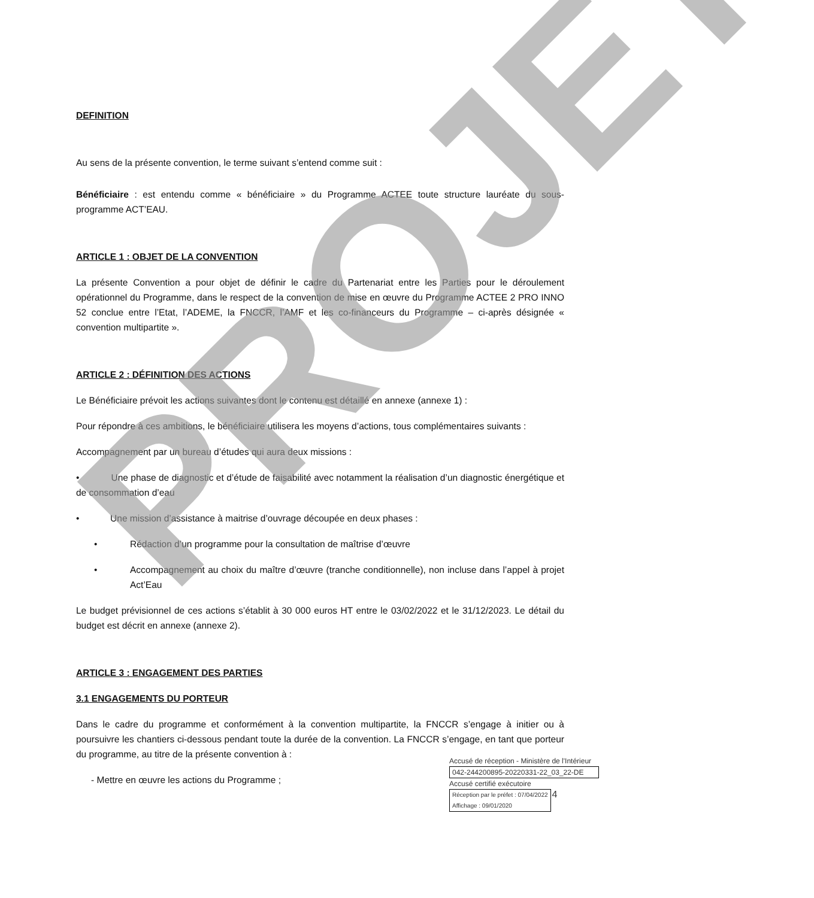DEFINITION
Au sens de la présente convention, le terme suivant s’entend comme suit :
Bénéficiaire : est entendu comme « bénéficiaire » du Programme ACTEE toute structure lauréate du sous-programme ACT’EAU.
ARTICLE 1 : OBJET DE LA CONVENTION
La présente Convention a pour objet de définir le cadre du Partenariat entre les Parties pour le déroulement opérationnel du Programme, dans le respect de la convention de mise en œuvre du Programme ACTEE 2 PRO INNO 52 conclue entre l’Etat, l’ADEME, la FNCCR, l’AMF et les co-financeurs du Programme – ci-après désignée « convention multipartite ».
ARTICLE 2 : DÉFINITION DES ACTIONS
Le Bénéficiaire prévoit les actions suivantes dont le contenu est détaillé en annexe (annexe 1) :
Pour répondre à ces ambitions, le bénéficiaire utilisera les moyens d’actions, tous complémentaires suivants :
Accompagnement par un bureau d’études qui aura deux missions :
• Une phase de diagnostic et d’étude de faisabilité avec notamment la réalisation d’un diagnostic énergétique et de consommation d’eau
• Une mission d’assistance à maitrise d’ouvrage découpée en deux phases :
• Rédaction d’un programme pour la consultation de maîtrise d’œuvre
• Accompagnement au choix du maître d’œuvre (tranche conditionnelle), non incluse dans l’appel à projet Act’Eau
Le budget prévisionnel de ces actions s’établit à 30 000 euros HT entre le 03/02/2022 et le 31/12/2023. Le détail du budget est décrit en annexe (annexe 2).
ARTICLE 3 : ENGAGEMENT DES PARTIES
3.1 ENGAGEMENTS DU PORTEUR
Dans le cadre du programme et conformément à la convention multipartite, la FNCCR s’engage à initier ou à poursuivre les chantiers ci-dessous pendant toute la durée de la convention. La FNCCR s’engage, en tant que porteur du programme, au titre de la présente convention à :
- Mettre en œuvre les actions du Programme ;
PROJET
Accusé de réception - Ministère de l'Intérieur
042-244200895-20220331-22_03_22-DE
Accusé certifié exécutoire
Réception par le préfet : 07/04/2022
Affichage : 09/01/2020
4